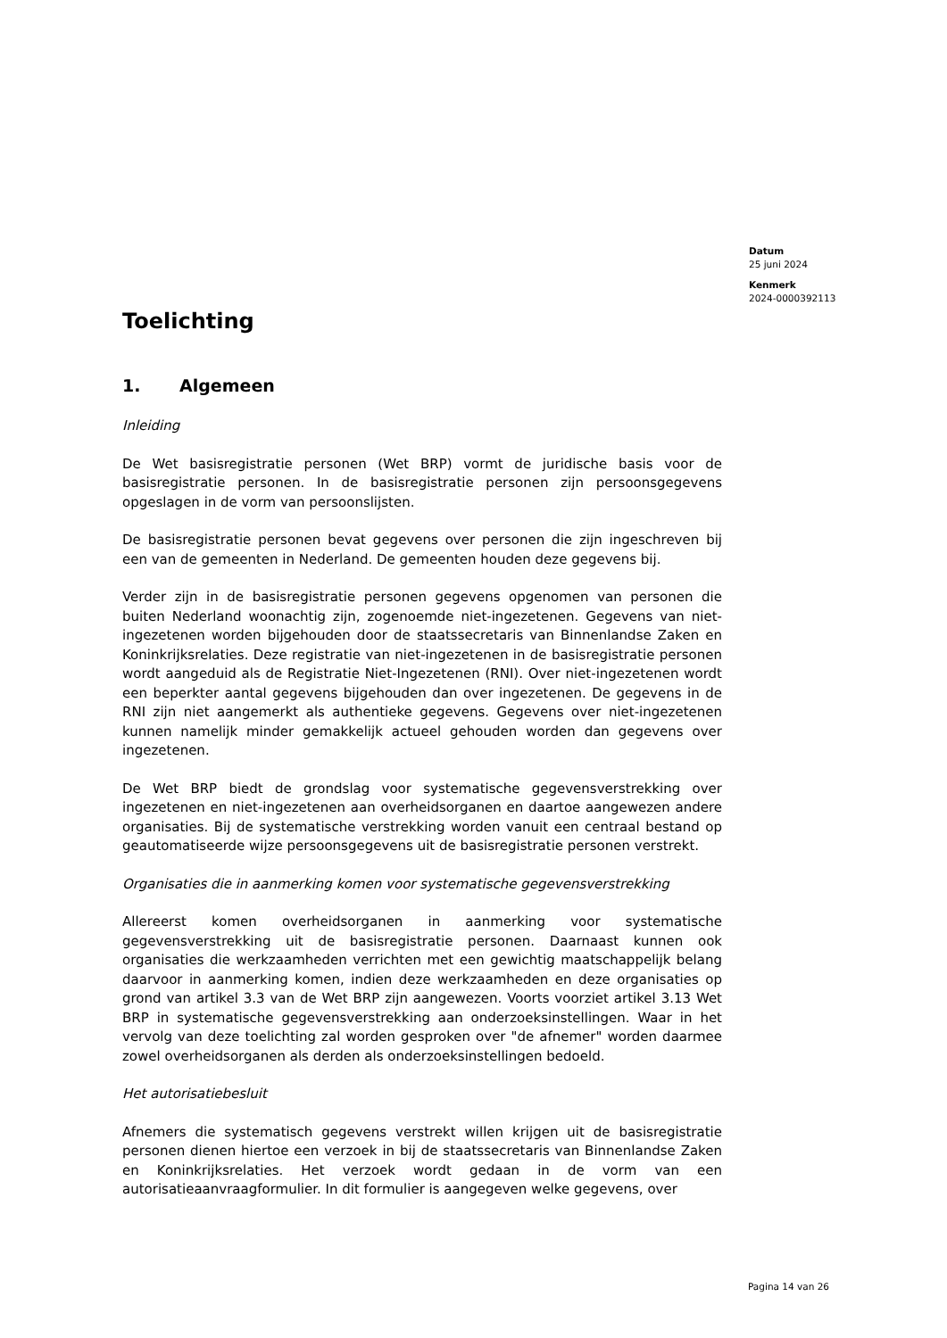Datum
25 juni 2024
Kenmerk
2024-0000392113
Toelichting
1. Algemeen
Inleiding
De Wet basisregistratie personen (Wet BRP) vormt de juridische basis voor de basisregistratie personen. In de basisregistratie personen zijn persoonsgegevens opgeslagen in de vorm van persoonslijsten.
De basisregistratie personen bevat gegevens over personen die zijn ingeschreven bij een van de gemeenten in Nederland. De gemeenten houden deze gegevens bij.
Verder zijn in de basisregistratie personen gegevens opgenomen van personen die buiten Nederland woonachtig zijn, zogenoemde niet-ingezetenen. Gegevens van niet-ingezetenen worden bijgehouden door de staatssecretaris van Binnenlandse Zaken en Koninkrijksrelaties. Deze registratie van niet-ingezetenen in de basisregistratie personen wordt aangeduid als de Registratie Niet-Ingezetenen (RNI). Over niet-ingezetenen wordt een beperkter aantal gegevens bijgehouden dan over ingezetenen. De gegevens in de RNI zijn niet aangemerkt als authentieke gegevens. Gegevens over niet-ingezetenen kunnen namelijk minder gemakkelijk actueel gehouden worden dan gegevens over ingezetenen.
De Wet BRP biedt de grondslag voor systematische gegevensverstrekking over ingezetenen en niet-ingezetenen aan overheidsorganen en daartoe aangewezen andere organisaties. Bij de systematische verstrekking worden vanuit een centraal bestand op geautomatiseerde wijze persoonsgegevens uit de basisregistratie personen verstrekt.
Organisaties die in aanmerking komen voor systematische gegevensverstrekking
Allereerst komen overheidsorganen in aanmerking voor systematische gegevensverstrekking uit de basisregistratie personen. Daarnaast kunnen ook organisaties die werkzaamheden verrichten met een gewichtig maatschappelijk belang daarvoor in aanmerking komen, indien deze werkzaamheden en deze organisaties op grond van artikel 3.3 van de Wet BRP zijn aangewezen. Voorts voorziet artikel 3.13 Wet BRP in systematische gegevensverstrekking aan onderzoeksinstellingen. Waar in het vervolg van deze toelichting zal worden gesproken over "de afnemer" worden daarmee zowel overheidsorganen als derden als onderzoeksinstellingen bedoeld.
Het autorisatiebesluit
Afnemers die systematisch gegevens verstrekt willen krijgen uit de basisregistratie personen dienen hiertoe een verzoek in bij de staatssecretaris van Binnenlandse Zaken en Koninkrijksrelaties. Het verzoek wordt gedaan in de vorm van een autorisatieaanvraagformulier. In dit formulier is aangegeven welke gegevens, over
Pagina 14 van 26